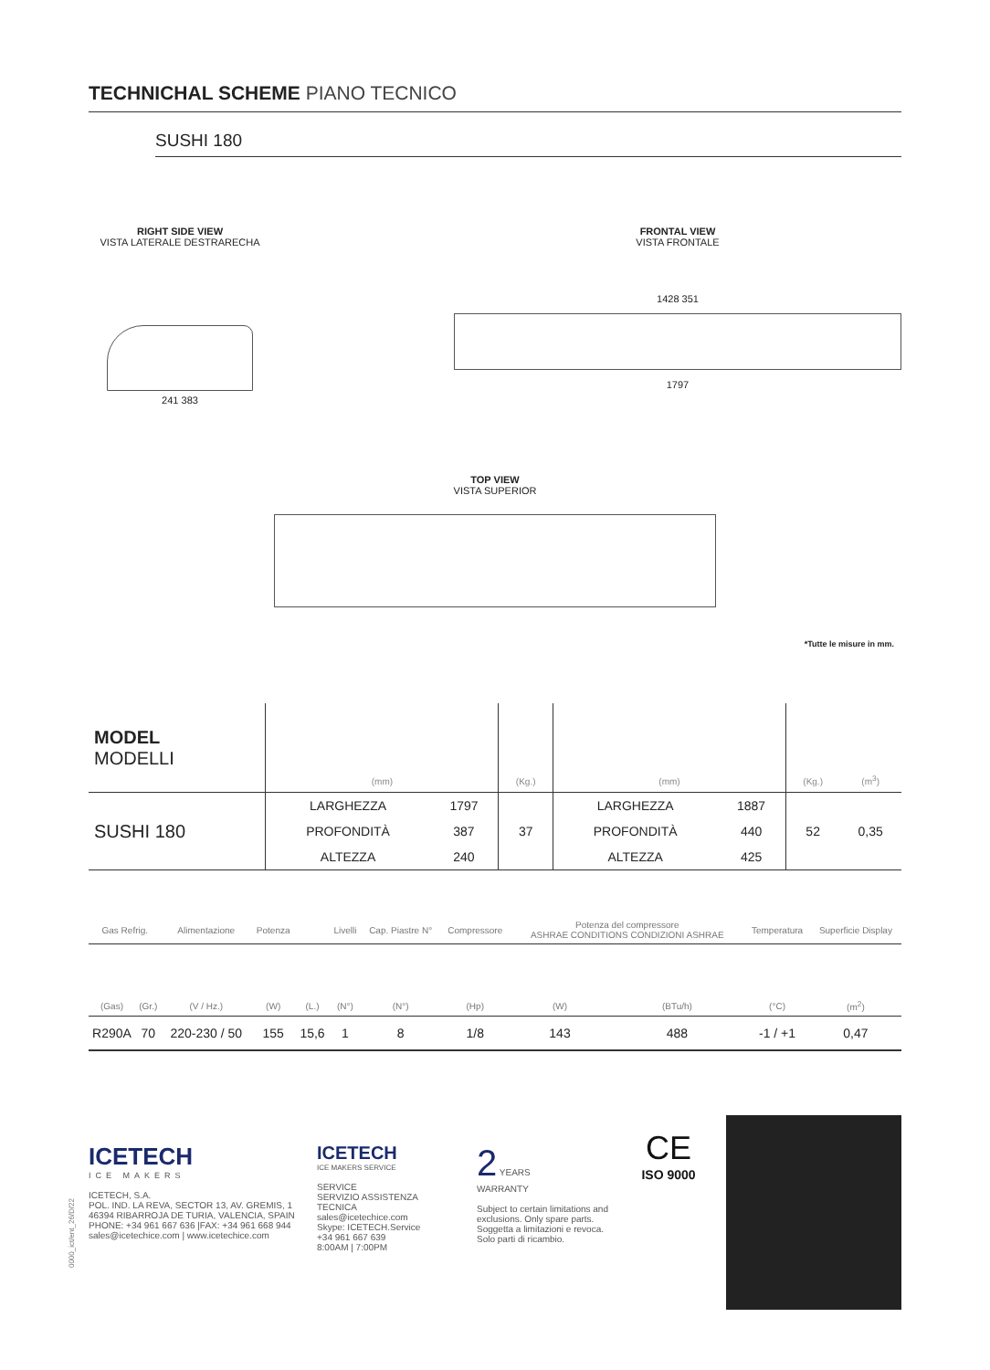TECHNICHAL SCHEME PIANO TECNICO
SUSHI 180
RIGHT SIDE VIEW
VISTA LATERALE DESTRARECHA
241 383
FRONTAL VIEW
VISTA FRONTALE
1428 351
1797
TOP VIEW
VISTA SUPERIOR
*Tutte le misure in mm.
| MODEL MODELLI | (mm) | | (Kg.) | (mm) | | (Kg.) | (m<sup>3</sup>) |
| --- | --- | --- | --- | --- | --- | --- | --- |
| SUSHI 180 | LARGHEZZA | 1797 | 37 | LARGHEZZA | 1887 | 52 | 0,35 |
| | PROFONDITÀ | 387 | | PROFONDITÀ | 440 | | |
| | ALTEZZA | 240 | | ALTEZZA | 425 | | |
| Gas Refrig. | | Alimentazione | Potenza | | Livelli | Cap. Piastre N° | Compressore | Potenza del compressore ASHRAE CONDITIONS CONDIZIONI ASHRAE | | Temperatura | Superficie Display |
| --- | --- | --- | --- | --- | --- | --- | --- | --- | --- | --- | --- |
| (Gas) | (Gr.) | (V / Hz.) | (W) | (L.) | (N°) | (N°) | (Hp) | (W) | (BTu/h) | (°C) | (m<sup>2</sup>) |
| R290A | 70 | 220-230 / 50 | 155 | 15,6 | 1 | 8 | 1/8 | 143 | 488 | -1 / +1 | 0,47 |
ICETECH
ICE MAKERS
ICETECH, S.A.
POL. IND. LA REVA, SECTOR 13, AV. GREMIS, 1
46394 RIBARROJA DE TURIA, VALENCIA, SPAIN
PHONE: +34 961 667 636 |FAX: +34 961 668 944
sales@icetechice.com | www.icetechice.com
ICETECH
ICE MAKERS SERVICE
SERVICE
SERVIZIO ASSISTENZA TECNICA
sales@icetechice.com
Skype: ICETECH.Service
+34 961 667 639
8:00AM | 7:00PM
2 YEARS
WARRANTY
Subject to certain limitations and exclusions. Only spare parts.
Soggetta a limitazioni e revoca.
Solo parti di ricambio.
CE
ISO 9000
0000_ict/ent_26/D/22